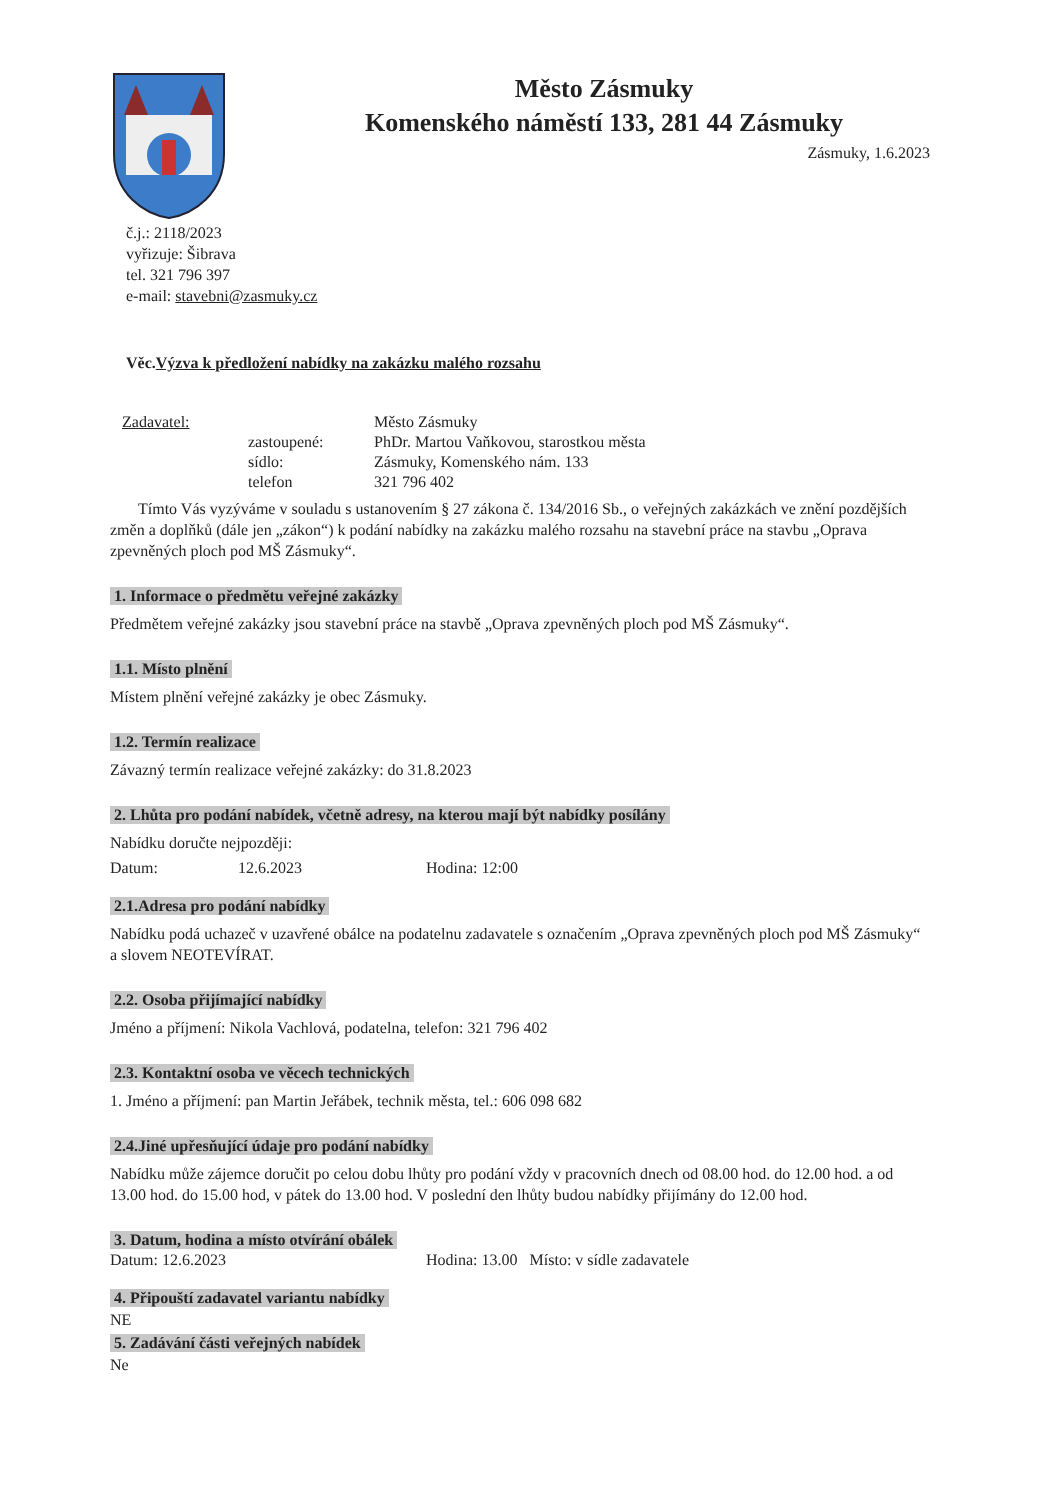Město Zásmuky
Komenského náměstí 133, 281 44 Zásmuky
Zásmuky, 1.6.2023
č.j.: 2118/2023
vyřizuje: Šibrava
tel. 321 796 397
e-mail: stavebni@zasmuky.cz
Věc.Výzva k předložení nabídky na zakázku malého rozsahu
Zadavatel: Město Zásmuky zastoupené: PhDr. Martou Vaňkovou, starostkou města sídlo: Zásmuky, Komenského nám. 133 telefon 321 796 402
Tímto Vás vyzýváme v souladu s ustanovením § 27 zákona č. 134/2016 Sb., o veřejných zakázkách ve znění pozdějších změn a doplňků (dále jen „zákon“) k podání nabídky na zakázku malého rozsahu na stavební práce na stavbu „Oprava zpevněných ploch pod MŠ Zásmuky“.
1. Informace o předmětu veřejné zakázky
Předmětem veřejné zakázky jsou stavební práce na stavbě „Oprava zpevněných ploch pod MŠ Zásmuky“.
1.1. Místo plnění
Místem plnění veřejné zakázky je obec Zásmuky.
1.2. Termín realizace
Závazný termín realizace veřejné zakázky: do 31.8.2023
2. Lhůta pro podání nabídek, včetně adresy, na kterou mají být nabídky posílány
Nabídku doručte nejpozději:
Datum: 12.6.2023 Hodina: 12:00
2.1.Adresa pro podání nabídky
Nabídku podá uchazeč v uzavřené obálce na podatelnu zadavatele s označením „Oprava zpevněných ploch pod MŠ Zásmuky“ a slovem NEOTEVÍRAT.
2.2. Osoba přijímající nabídky
Jméno a příjmení: Nikola Vachlová, podatelna, telefon: 321 796 402
2.3. Kontaktní osoba ve věcech technických
1. Jméno a příjmení: pan Martin Jeřábek, technik města, tel.: 606 098 682
2.4.Jiné upřesňující údaje pro podání nabídky
Nabídku může zájemce doručit po celou dobu lhůty pro podání vždy v pracovních dnech od 08.00 hod. do 12.00 hod. a od 13.00 hod. do 15.00 hod, v pátek do 13.00 hod. V poslední den lhůty budou nabídky přijímány do 12.00 hod.
3. Datum, hodina a místo otvírání obálek
Datum: 12.6.2023 Hodina: 13.00 Místo: v sídle zadavatele
4. Připouští zadavatel variantu nabídky
NE
5. Zadávání části veřejných nabídek
Ne